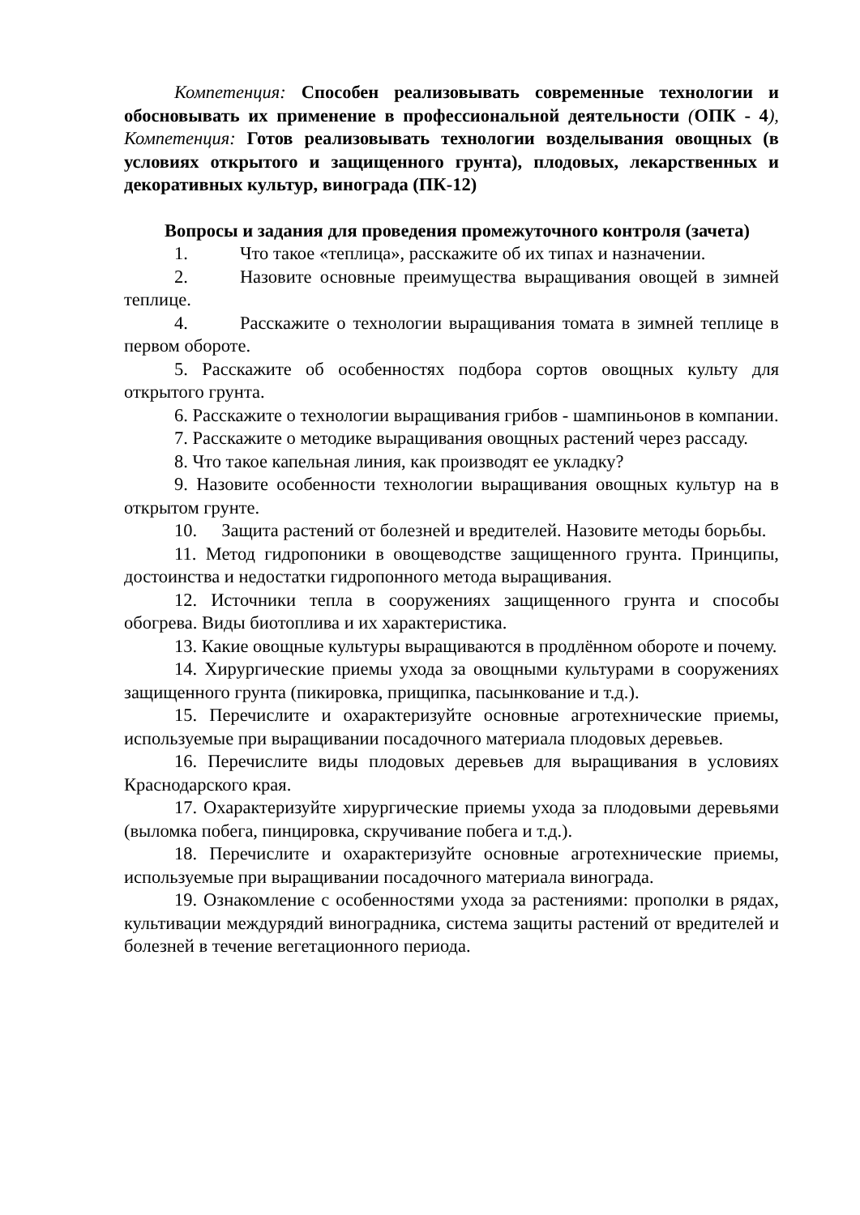Компетенция: Способен реализовывать современные технологии и обосновывать их применение в профессиональной деятельности (ОПК - 4), Компетенция: Готов реализовывать технологии возделывания овощных (в условиях открытого и защищенного грунта), плодовых, лекарственных и декоративных культур, винограда (ПК-12)
Вопросы и задания для проведения промежуточного контроля (зачета)
1. Что такое «теплица», расскажите об их типах и назначении.
2. Назовите основные преимущества выращивания овощей в зимней теплице.
4. Расскажите о технологии выращивания томата в зимней теплице в первом обороте.
5. Расскажите об особенностях подбора сортов овощных культу для открытого грунта.
6. Расскажите о технологии выращивания грибов - шампиньонов в компании.
7. Расскажите о методике выращивания овощных растений через рассаду.
8. Что такое капельная линия, как производят ее укладку?
9. Назовите особенности технологии выращивания овощных культур на в открытом грунте.
10. Защита растений от болезней и вредителей. Назовите методы борьбы.
11. Метод гидропоники в овощеводстве защищенного грунта. Принципы, достоинства и недостатки гидропонного метода выращивания.
12. Источники тепла в сооружениях защищенного грунта и способы обогрева. Виды биотоплива и их характеристика.
13. Какие овощные культуры выращиваются в продлённом обороте и почему.
14. Хирургические приемы ухода за овощными культурами в сооружениях защищенного грунта (пикировка, прищипка, пасынкование и т.д.).
15. Перечислите и охарактеризуйте основные агротехнические приемы, используемые при выращивании посадочного материала плодовых деревьев.
16. Перечислите виды плодовых деревьев для выращивания в условиях Краснодарского края.
17. Охарактеризуйте хирургические приемы ухода за плодовыми деревьями (выломка побега, пинцировка, скручивание побега и т.д.).
18. Перечислите и охарактеризуйте основные агротехнические приемы, используемые при выращивании посадочного материала винограда.
19. Ознакомление с особенностями ухода за растениями: прополки в рядах, культивации междурядий виноградника, система защиты растений от вредителей и болезней в течение вегетационного периода.